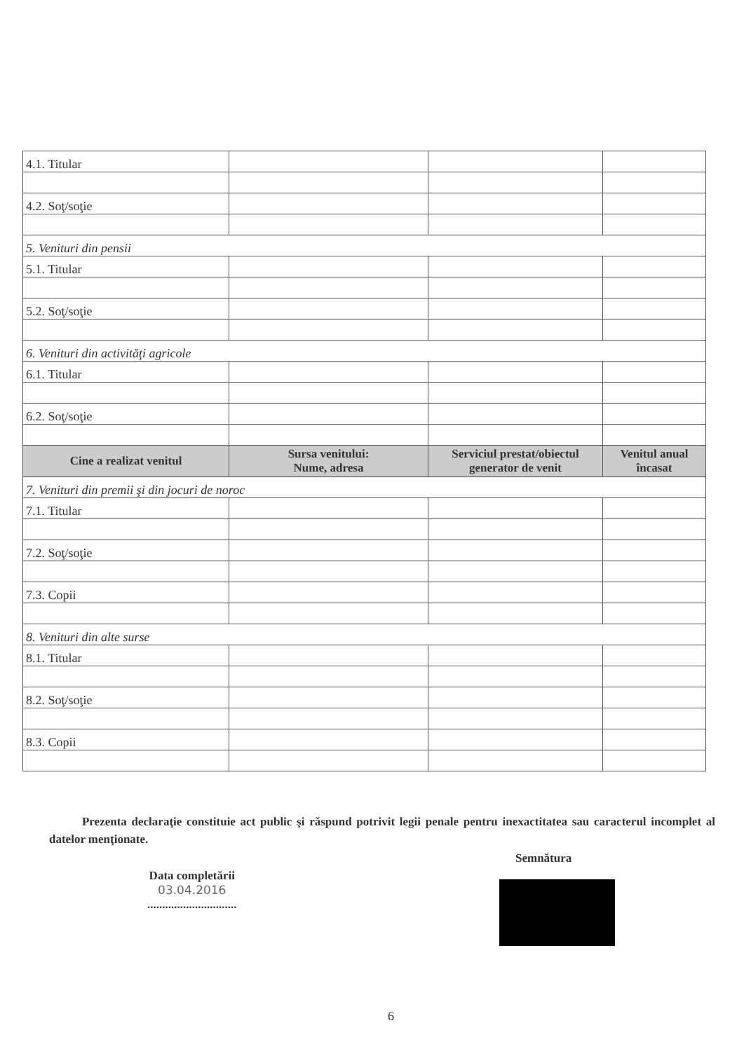| 4.1. Titular | | | |
| 4.2. Soţ/soţie | | | |
| 5. Venituri din pensii | | | |
| 5.1. Titular | | | |
| 5.2. Soţ/soţie | | | |
| 6. Venituri din activităţi agricole | | | |
| 6.1. Titular | | | |
| 6.2. Soţ/soţie | | | |
| Cine a realizat venitul | Sursa venitului: Nume, adresa | Serviciul prestat/obiectul generator de venit | Venitul anual încasat |
| 7. Venituri din premii şi din jocuri de noroc | | | |
| 7.1. Titular | | | |
| 7.2. Soţ/soţie | | | |
| 7.3. Copii | | | |
| 8. Venituri din alte surse | | | |
| 8.1. Titular | | | |
| 8.2. Soţ/soţie | | | |
| 8.3. Copii | | | |
Prezenta declaraţie constituie act public şi răspund potrivit legii penale pentru inexactitatea sau caracterul incomplet al datelor menţionate.
Data completării
03.04.2016
..............................
Semnătura
6